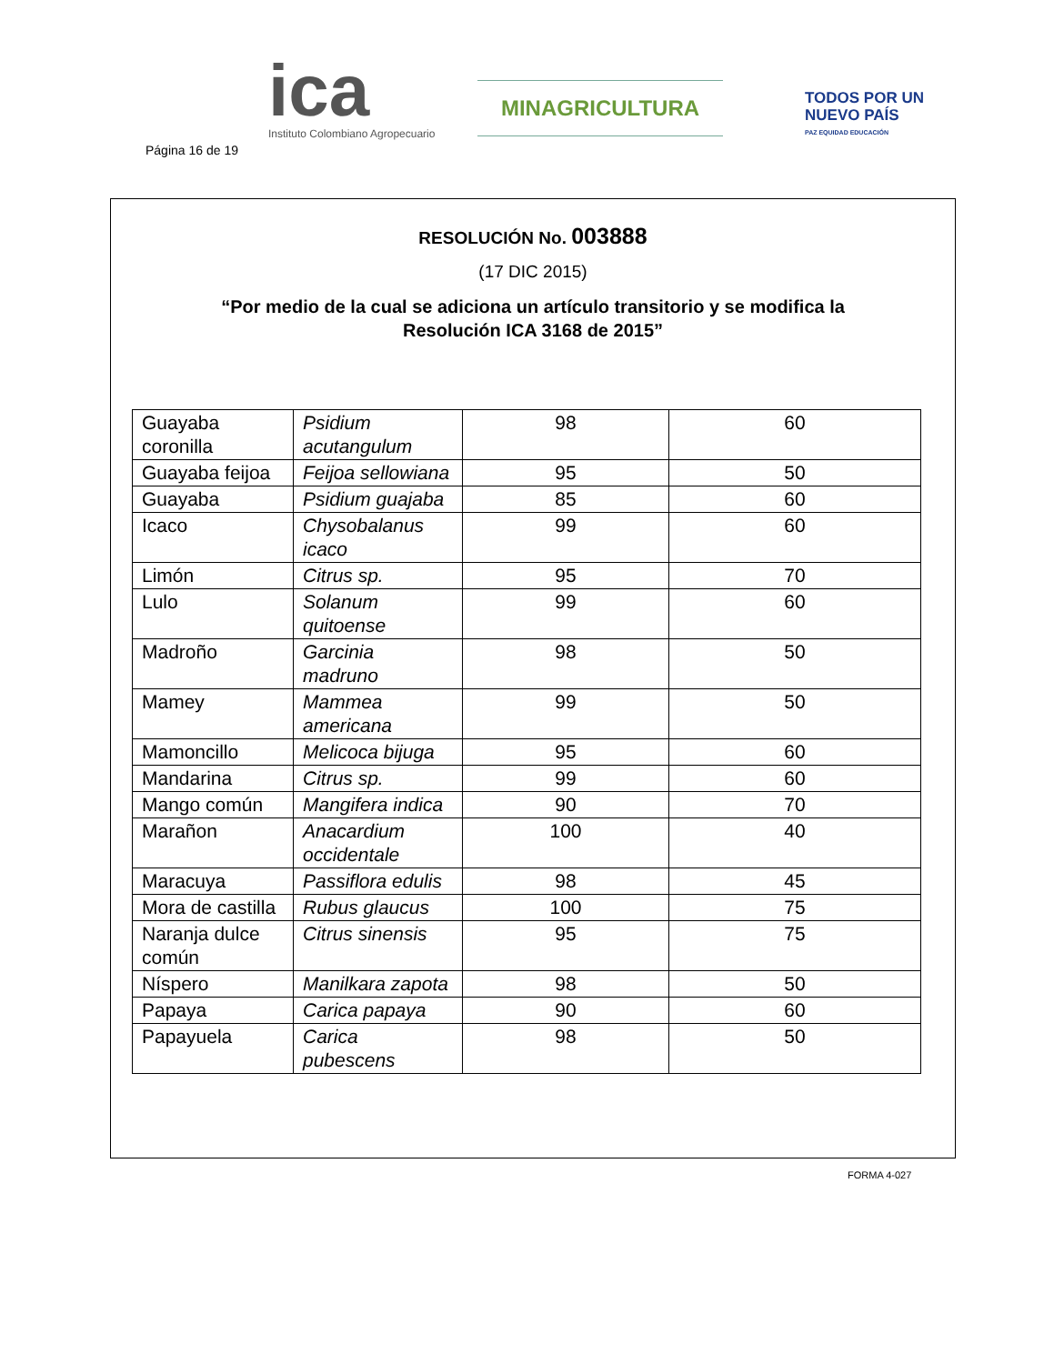Página 16 de 19
ica
Instituto Colombiano Agropecuario
MINAGRICULTURA
TODOS POR UN
NUEVO PAÍS
PAZ EQUIDAD EDUCACIÓN
RESOLUCIÓN No. 003888
(17 DIC 2015)
“Por medio de la cual se adiciona un artículo transitorio y se modifica la
Resolución ICA 3168 de 2015”
| Guayaba coronilla | Psidium acutangulum | 98 | 60 |
| Guayaba feijoa | Feijoa sellowiana | 95 | 50 |
| Guayaba | Psidium guajaba | 85 | 60 |
| Icaco | Chysobalanus icaco | 99 | 60 |
| Limón | Citrus sp. | 95 | 70 |
| Lulo | Solanum quitoense | 99 | 60 |
| Madroño | Garcinia madruno | 98 | 50 |
| Mamey | Mammea americana | 99 | 50 |
| Mamoncillo | Melicoca bijuga | 95 | 60 |
| Mandarina | Citrus sp. | 99 | 60 |
| Mango común | Mangifera indica | 90 | 70 |
| Marañon | Anacardium occidentale | 100 | 40 |
| Maracuya | Passiflora edulis | 98 | 45 |
| Mora de castilla | Rubus glaucus | 100 | 75 |
| Naranja dulce común | Citrus sinensis | 95 | 75 |
| Níspero | Manilkara zapota | 98 | 50 |
| Papaya | Carica papaya | 90 | 60 |
| Papayuela | Carica pubescens | 98 | 50 |
FORMA 4-027